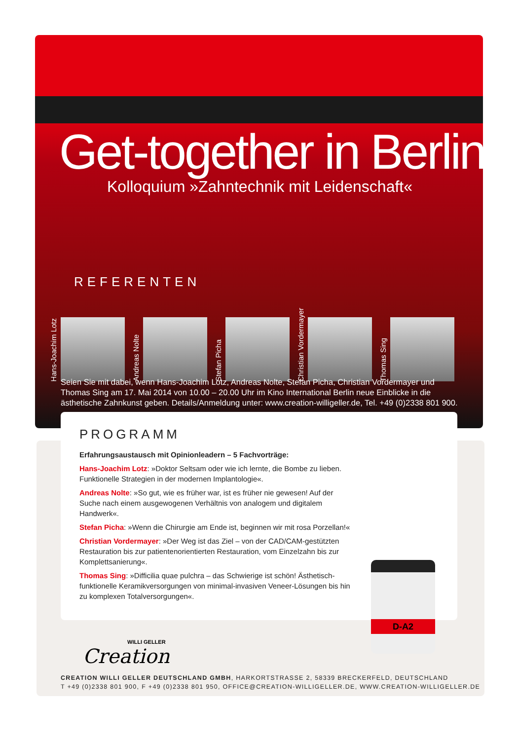Get-together in Berlin
Kolloquium »Zahntechnik mit Leidenschaft«
REFERENTEN
Hans-Joachim Lotz
Andreas Nolte
Stefan Picha
Christian Vordermayer
Thomas Sing
Seien Sie mit dabei, wenn Hans-Joachim Lotz, Andreas Nolte, Stefan Picha, Christian Vordermayer und Thomas Sing am 17. Mai 2014 von 10.00 – 20.00 Uhr im Kino International Berlin neue Einblicke in die ästhetische Zahnkunst geben. Details/Anmeldung unter: www.creation-willigeller.de, Tel. +49 (0)2338 801 900.
PROGRAMM
Erfahrungsaustausch mit Opinionleadern – 5 Fachvorträge:
Hans-Joachim Lotz: »Doktor Seltsam oder wie ich lernte, die Bombe zu lieben. Funktionelle Strategien in der modernen Implantologie«.
Andreas Nolte: »So gut, wie es früher war, ist es früher nie gewesen! Auf der Suche nach einem ausgewogenen Verhältnis von analogem und digitalem Handwerk«.
Stefan Picha: »Wenn die Chirurgie am Ende ist, beginnen wir mit rosa Porzellan!«
Christian Vordermayer: »Der Weg ist das Ziel – von der CAD/CAM-gestützten Restauration bis zur patientenorientierten Restauration, vom Einzelzahn bis zur Komplettsanierung«.
Thomas Sing: »Difficilia quae pulchra – das Schwierige ist schön! Ästhetisch-funktionelle Keramikversorgungen von minimal-invasiven Veneer-Lösungen bis hin zu komplexen Totalversorgungen«.
D-A2
WILLI GELLER
Creation
CREATION WILLI GELLER DEUTSCHLAND GMBH, HARKORTSTRASSE 2, 58339 BRECKERFELD, DEUTSCHLAND
T +49 (0)2338 801 900, F +49 (0)2338 801 950, OFFICE@CREATION-WILLIGELLER.DE, WWW.CREATION-WILLIGELLER.DE